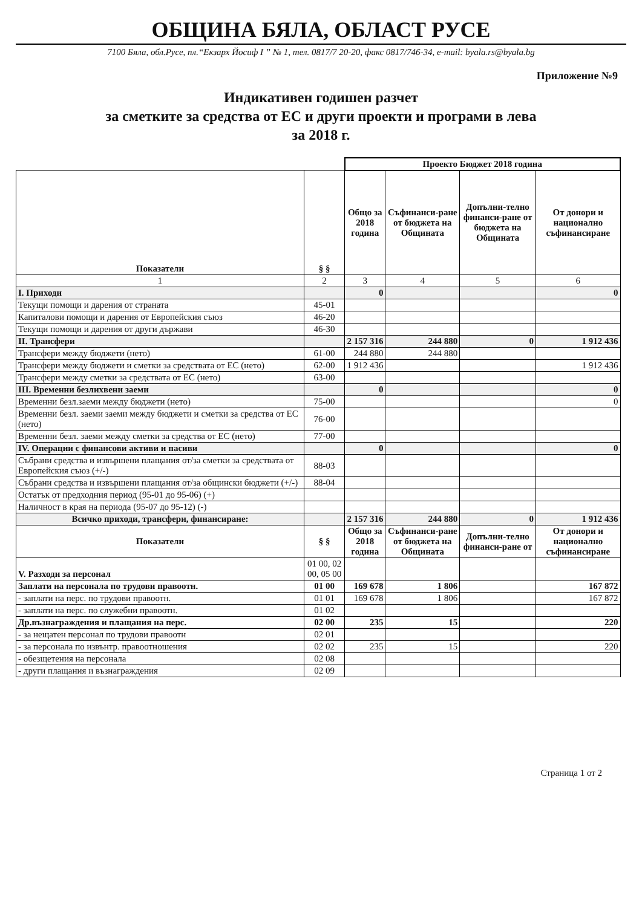ОБЩИНА БЯЛА, ОБЛАСТ РУСЕ
7100 Бяла, обл.Русе, пл.“Екзарх Йосиф I ” № 1, тел. 0817/7 20-20, факс 0817/746-34, e-mail: byala.rs@byala.bg
Приложение №9
Индикативен годишен разчет
за сметките за средства от ЕС и други проекти и програми в лева
за 2018 г.
| | | Проекто Бюджет 2018 година | | | |
| Показатели | § § | Общо за 2018 година | Съфинанси-ране от бюджета на Общината | Допълни-телно финанси-ране от бюджета на Общината | От донори и национално съфинансиране |
| 1 | 2 | 3 | 4 | 5 | 6 |
| I. Приходи | | 0 | | | 0 |
| Текущи помощи и дарения от страната | 45-01 | | | | |
| Капиталови помощи и дарения от Европейския съюз | 46-20 | | | | |
| Текущи помощи и дарения от други държави | 46-30 | | | | |
| II. Трансфери | | 2 157 316 | 244 880 | 0 | 1 912 436 |
| Трансфери между бюджети (нето) | 61-00 | 244 880 | 244 880 | | |
| Трансфери между бюджети и сметки за средствата от ЕС (нето) | 62-00 | 1 912 436 | | | 1 912 436 |
| Трансфери между сметки за средствата от ЕС (нето) | 63-00 | | | | |
| III. Временни безлихвени заеми | | 0 | | | 0 |
| Временни безл.заеми между бюджети (нето) | 75-00 | | | | 0 |
| Временни безл. заеми заеми между бюджети и сметки за средства от ЕС (нето) | 76-00 | | | | |
| Временни безл. заеми между сметки за средства от ЕС (нето) | 77-00 | | | | |
| IV. Операции с финансови активи и пасиви | | 0 | | | 0 |
| Събрани средства и извършени плащания от/за сметки за средствата от Европейския съюз (+/-) | 88-03 | | | | |
| Събрани средства и извършени плащания от/за общински бюджети (+/-) | 88-04 | | | | |
| Остатък от предходния период (95-01 до 95-06) (+) | | | | | |
| Наличност в края на периода (95-07 до 95-12) (-) | | | | | |
| Всичко приходи, трансфери, финансиране: | | 2 157 316 | 244 880 | 0 | 1 912 436 |
| Показатели | § § | Общо за 2018 година | Съфинанси-ране от бюджета на Общината | Допълни-телно финанси-ране от | От донори и национално съфинансиране |
| V. Разходи за персонал | 01 00, 02 00, 05 00 | | | | |
| Заплати на персонала по трудови правоотн. | 01 00 | 169 678 | 1 806 | | 167 872 |
| - заплати на перс. по трудови правоотн. | 01 01 | 169 678 | 1 806 | | 167 872 |
| - заплати на перс. по служебни правоотн. | 01 02 | | | | |
| Др.възнаграждения и плащания на перс. | 02 00 | 235 | 15 | | 220 |
| - за нещатен персонал по трудови правоотн | 02 01 | | | | |
| - за персонала по извънтр. правоотношения | 02 02 | 235 | 15 | | 220 |
| - обезщетения на персонала | 02 08 | | | | |
| - други плащания и възнаграждения | 02 09 | | | | |
Страница 1 от 2